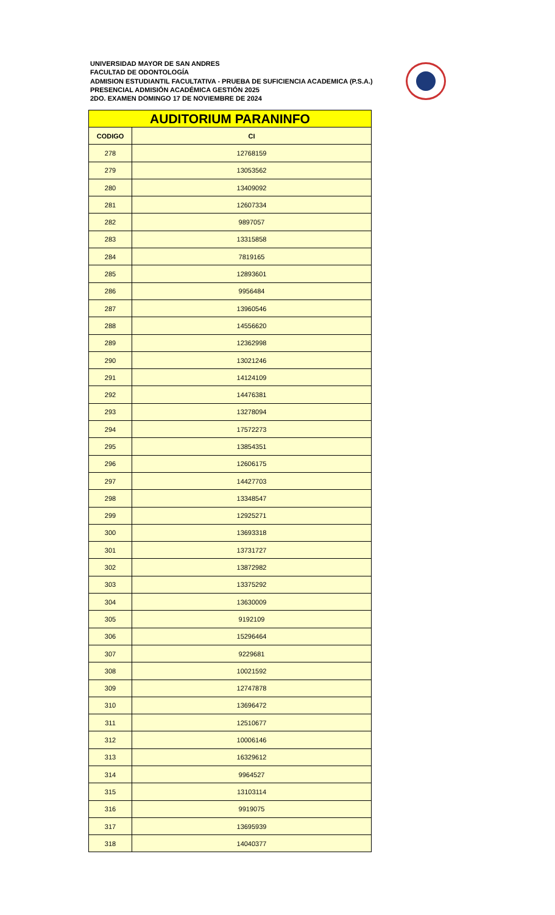UNIVERSIDAD MAYOR DE SAN ANDRES
FACULTAD DE ODONTOLOGÍA
ADMISION ESTUDIANTIL FACULTATIVA - PRUEBA DE SUFICIENCIA ACADEMICA (P.S.A.)
PRESENCIAL ADMISIÓN ACADÉMICA GESTIÓN 2025
2DO. EXAMEN DOMINGO 17 DE NOVIEMBRE DE 2024
| AUDITORIUM PARANINFO | |
| --- | --- |
| CODIGO | CI |
| 278 | 12768159 |
| 279 | 13053562 |
| 280 | 13409092 |
| 281 | 12607334 |
| 282 | 9897057 |
| 283 | 13315858 |
| 284 | 7819165 |
| 285 | 12893601 |
| 286 | 9956484 |
| 287 | 13960546 |
| 288 | 14556620 |
| 289 | 12362998 |
| 290 | 13021246 |
| 291 | 14124109 |
| 292 | 14476381 |
| 293 | 13278094 |
| 294 | 17572273 |
| 295 | 13854351 |
| 296 | 12606175 |
| 297 | 14427703 |
| 298 | 13348547 |
| 299 | 12925271 |
| 300 | 13693318 |
| 301 | 13731727 |
| 302 | 13872982 |
| 303 | 13375292 |
| 304 | 13630009 |
| 305 | 9192109 |
| 306 | 15296464 |
| 307 | 9229681 |
| 308 | 10021592 |
| 309 | 12747878 |
| 310 | 13696472 |
| 311 | 12510677 |
| 312 | 10006146 |
| 313 | 16329612 |
| 314 | 9964527 |
| 315 | 13103114 |
| 316 | 9919075 |
| 317 | 13695939 |
| 318 | 14040377 |